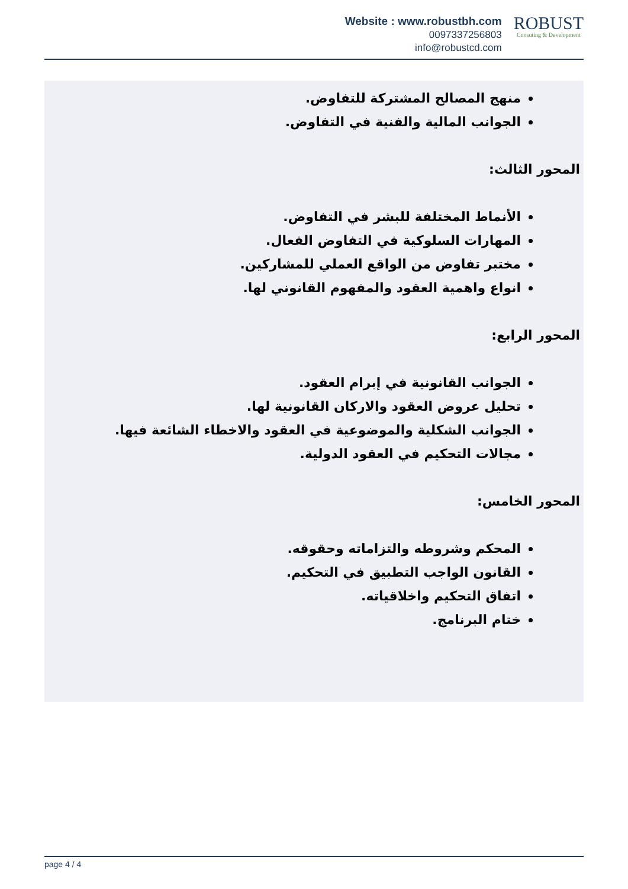Website : www.robustbh.com
0097337256803
info@robustcd.com
ROBUST
Consuting & Development
منهج المصالح المشتركة للتفاوض.
الجوانب المالية والفنية في التفاوض.
المحور الثالث:
الأنماط المختلفة للبشر في التفاوض.
المهارات السلوكية في التفاوض الفعال.
مختبر تفاوض من الواقع العملي للمشاركين.
انواع واهمية العقود والمفهوم القانوني لها.
المحور الرابع:
الجوانب القانونية في إبرام العقود.
تحليل عروض العقود والاركان القانونية لها.
الجوانب الشكلية والموضوعية في العقود والاخطاء الشائعة فيها.
مجالات التحكيم في العقود الدولية.
المحور الخامس:
المحكم وشروطه والتزاماته وحقوقه.
القانون الواجب التطبيق في التحكيم.
اتفاق التحكيم واخلاقياته.
ختام البرنامج.
page 4 / 4